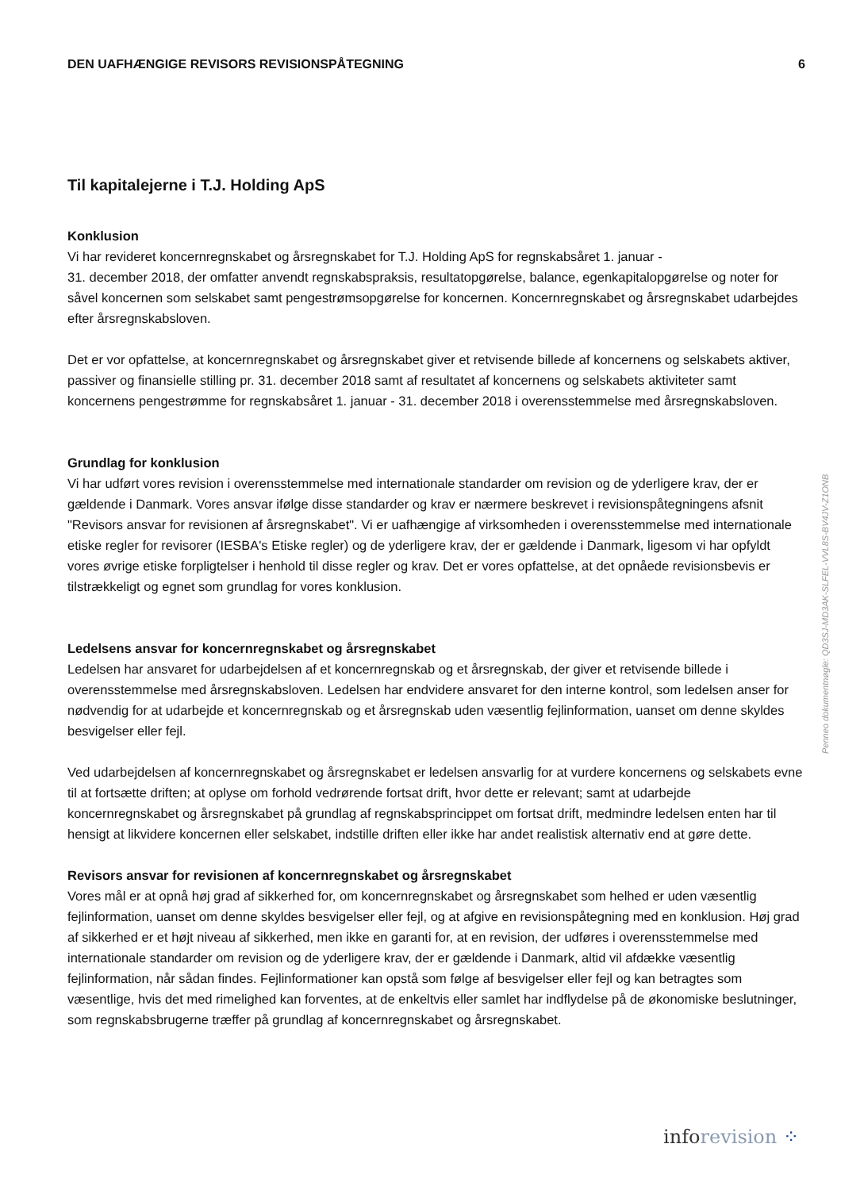DEN UAFHÆNGIGE REVISORS REVISIONSPÅTEGNING 6
Til kapitalejerne i T.J. Holding ApS
Konklusion
Vi har revideret koncernregnskabet og årsregnskabet for T.J. Holding ApS for regnskabsåret 1. januar -
31. december 2018, der omfatter anvendt regnskabspraksis, resultatopgørelse, balance, egenkapitalopgørelse og noter for såvel koncernen som selskabet samt pengestrømsopgørelse for koncernen. Koncernregnskabet og årsregnskabet udarbejdes efter årsregnskabsloven.
Det er vor opfattelse, at koncernregnskabet og årsregnskabet giver et retvisende billede af koncernens og selskabets aktiver, passiver og finansielle stilling pr. 31. december 2018 samt af resultatet af koncernens og selskabets aktiviteter samt koncernens pengestrømme for regnskabsåret 1. januar - 31. december 2018 i overensstemmelse med årsregnskabsloven.
Grundlag for konklusion
Vi har udført vores revision i overensstemmelse med internationale standarder om revision og de yderligere krav, der er gældende i Danmark. Vores ansvar ifølge disse standarder og krav er nærmere beskrevet i revisionspåtegningens afsnit "Revisors ansvar for revisionen af årsregnskabet". Vi er uafhængige af virksomheden i overensstemmelse med internationale etiske regler for revisorer (IESBA's Etiske regler) og de yderligere krav, der er gældende i Danmark, ligesom vi har opfyldt vores øvrige etiske forpligtelser i henhold til disse regler og krav. Det er vores opfattelse, at det opnåede revisionsbevis er tilstrækkeligt og egnet som grundlag for vores konklusion.
Ledelsens ansvar for koncernregnskabet og årsregnskabet
Ledelsen har ansvaret for udarbejdelsen af et koncernregnskab og et årsregnskab, der giver et retvisende billede i overensstemmelse med årsregnskabsloven. Ledelsen har endvidere ansvaret for den interne kontrol, som ledelsen anser for nødvendig for at udarbejde et koncernregnskab og et årsregnskab uden væsentlig fejlinformation, uanset om denne skyldes besvigelser eller fejl.
Ved udarbejdelsen af koncernregnskabet og årsregnskabet er ledelsen ansvarlig for at vurdere koncernens og selskabets evne til at fortsætte driften; at oplyse om forhold vedrørende fortsat drift, hvor dette er relevant; samt at udarbejde koncernregnskabet og årsregnskabet på grundlag af regnskabsprincippet om fortsat drift, medmindre ledelsen enten har til hensigt at likvidere koncernen eller selskabet, indstille driften eller ikke har andet realistisk alternativ end at gøre dette.
Revisors ansvar for revisionen af koncernregnskabet og årsregnskabet
Vores mål er at opnå høj grad af sikkerhed for, om koncernregnskabet og årsregnskabet som helhed er uden væsentlig fejlinformation, uanset om denne skyldes besvigelser eller fejl, og at afgive en revisionspåtegning med en konklusion. Høj grad af sikkerhed er et højt niveau af sikkerhed, men ikke en garanti for, at en revision, der udføres i overensstemmelse med internationale standarder om revision og de yderligere krav, der er gældende i Danmark, altid vil afdække væsentlig fejlinformation, når sådan findes. Fejlinformationer kan opstå som følge af besvigelser eller fejl og kan betragtes som væsentlige, hvis det med rimelighed kan forventes, at de enkeltvis eller samlet har indflydelse på de økonomiske beslutninger, som regnskabsbrugerne træffer på grundlag af koncernregnskabet og årsregnskabet.
Penneo dokumentnøgle: QD3SJ-MD3AK-SLFEL-VVL8S-BV4JV-Z1ONB
inforevision ⁘